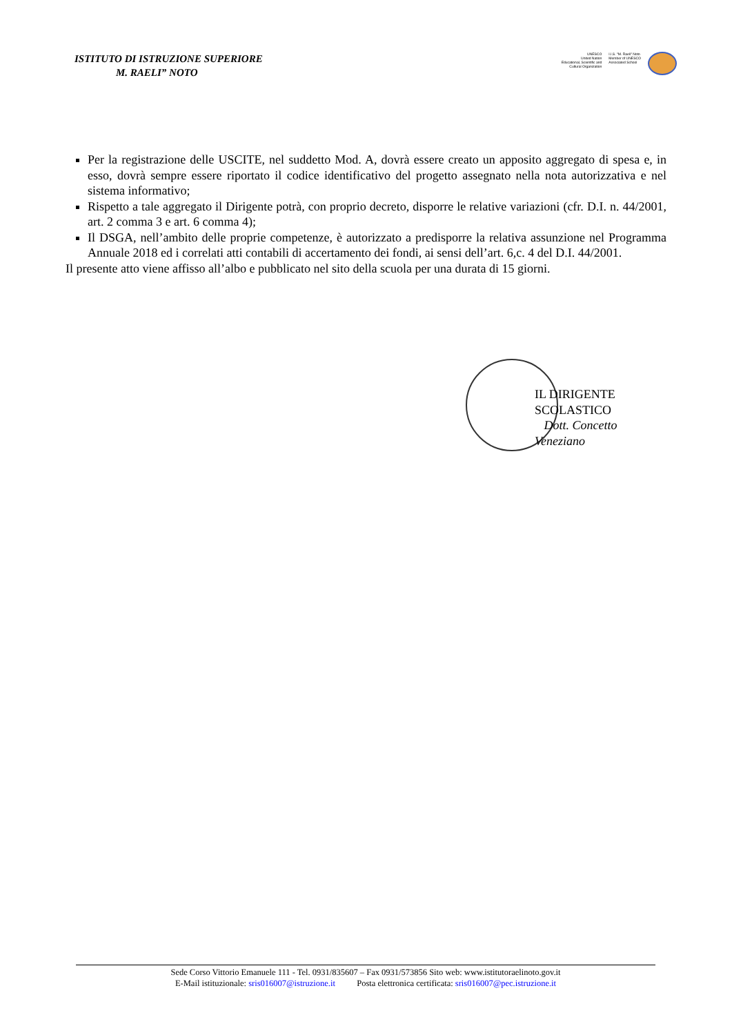ISTITUTO DI ISTRUZIONE SUPERIORE
M. RAELI” NOTO
UNESCO
United Nation
Educational, Scientific and
Cultural Organization
I.I.S. "M. Raeli" Noto
Member of UNESCO
Associated School
Per la registrazione delle USCITE, nel suddetto Mod. A, dovrà essere creato un apposito aggregato di spesa e, in esso, dovrà sempre essere riportato il codice identificativo del progetto assegnato nella nota autorizzativa e nel sistema informativo;
Rispetto a tale aggregato il Dirigente potrà, con proprio decreto, disporre le relative variazioni (cfr. D.I. n. 44/2001, art. 2 comma 3 e art. 6 comma 4);
Il DSGA, nell’ambito delle proprie competenze, è autorizzato a predisporre la relativa assunzione nel Programma Annuale 2018 ed i correlati atti contabili di accertamento dei fondi, ai sensi dell’art. 6,c. 4 del D.I. 44/2001.
Il presente atto viene affisso all’albo e pubblicato nel sito della scuola per una durata di 15 giorni.
IL DIRIGENTE SCOLASTICO
Dott. Concetto Veneziano
Sede Corso Vittorio Emanuele 111 - Tel. 0931/835607 – Fax 0931/573856 Sito web: www.istitutoraelinoto.gov.it
E-Mail istituzionale: sris016007@istruzione.it Posta elettronica certificata: sris016007@pec.istruzione.it